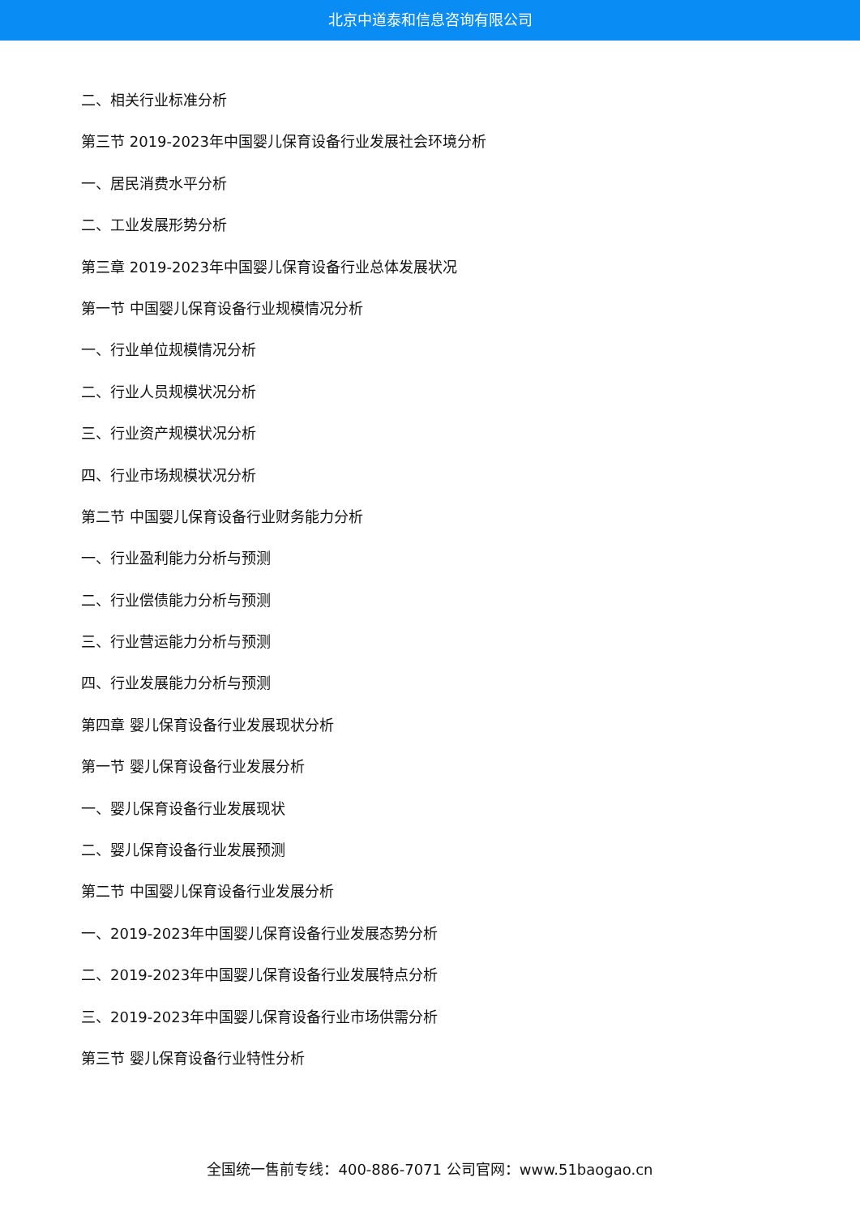北京中道泰和信息咨询有限公司
二、相关行业标准分析
第三节 2019-2023年中国婴儿保育设备行业发展社会环境分析
一、居民消费水平分析
二、工业发展形势分析
第三章 2019-2023年中国婴儿保育设备行业总体发展状况
第一节 中国婴儿保育设备行业规模情况分析
一、行业单位规模情况分析
二、行业人员规模状况分析
三、行业资产规模状况分析
四、行业市场规模状况分析
第二节 中国婴儿保育设备行业财务能力分析
一、行业盈利能力分析与预测
二、行业偿债能力分析与预测
三、行业营运能力分析与预测
四、行业发展能力分析与预测
第四章 婴儿保育设备行业发展现状分析
第一节 婴儿保育设备行业发展分析
一、婴儿保育设备行业发展现状
二、婴儿保育设备行业发展预测
第二节 中国婴儿保育设备行业发展分析
一、2019-2023年中国婴儿保育设备行业发展态势分析
二、2019-2023年中国婴儿保育设备行业发展特点分析
三、2019-2023年中国婴儿保育设备行业市场供需分析
第三节 婴儿保育设备行业特性分析
全国统一售前专线：400-886-7071 公司官网：www.51baogao.cn